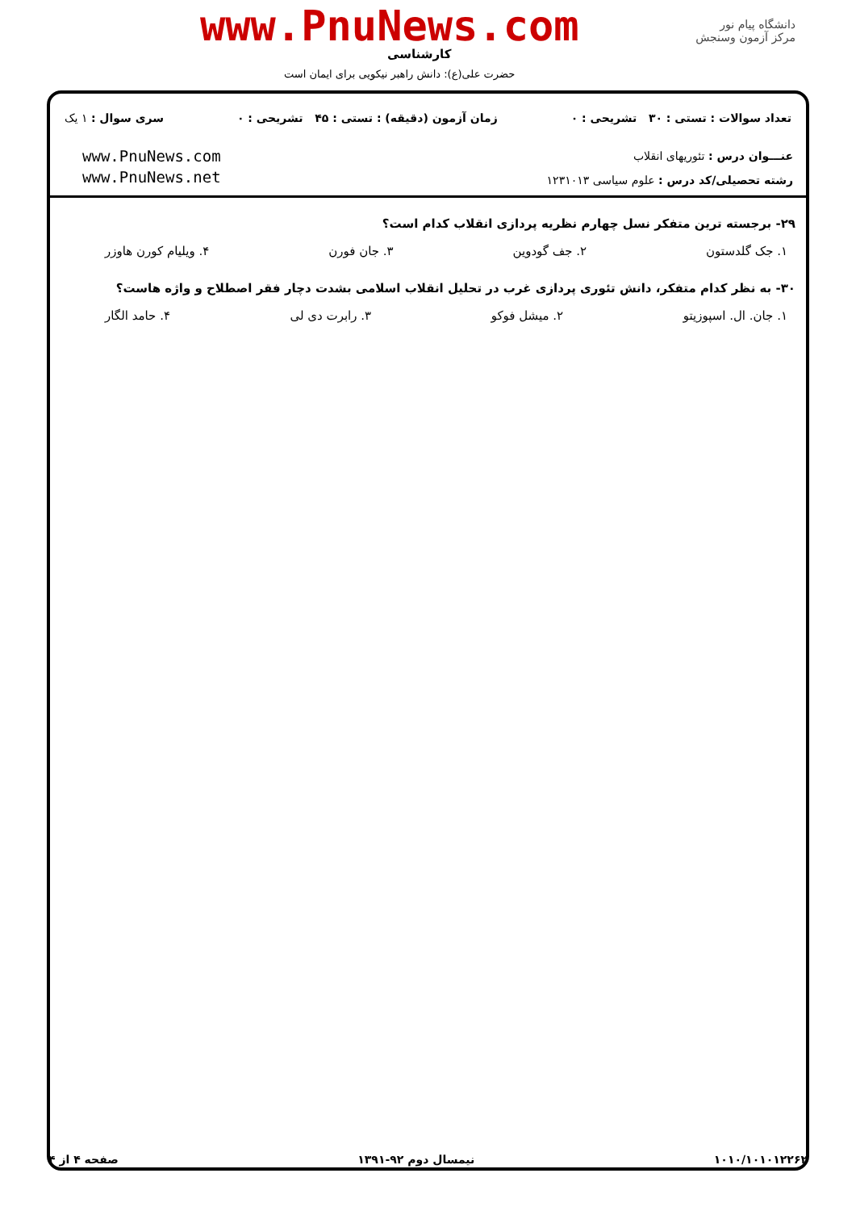دانشگاه پیام نور
مرکز آزمون وسنجش
www.PnuNews.com
کارشناسی
حضرت علی(ع): دانش راهبر نیکویی برای ایمان است
تعداد سوالات : تستی : ۳۰ تشریحی : ۰ زمان آزمون (دقیقه) : تستی : ۴۵ تشریحی : ۰ سری سوال : ۱ یک
عنـــوان درس : تئوریهای انقلاب
رشته تحصیلی/کد درس : علوم سیاسی ۱۲۳۱۰۱۳
www.PnuNews.com
www.PnuNews.net
۲۹- برجسته ترین متفکر نسل چهارم نظریه پردازی انقلاب کدام است؟
۱. جک گلدستون ۲. جف گودوین ۳. جان فورن ۴. ویلیام کورن هاوزر
۳۰- به نظر کدام متفکر، دانش تئوری پردازی غرب در تحلیل انقلاب اسلامی بشدت دچار فقر اصطلاح و واژه هاست؟
۱. جان. ال. اسپوزیتو ۲. میشل فوکو ۳. رابرت دی لی ۴. حامد الگار
۱۰۱۰/۱۰۱۰۱۲۲۶۲ نیمسال دوم ۹۲-۱۳۹۱ صفحه ۴ از ۴